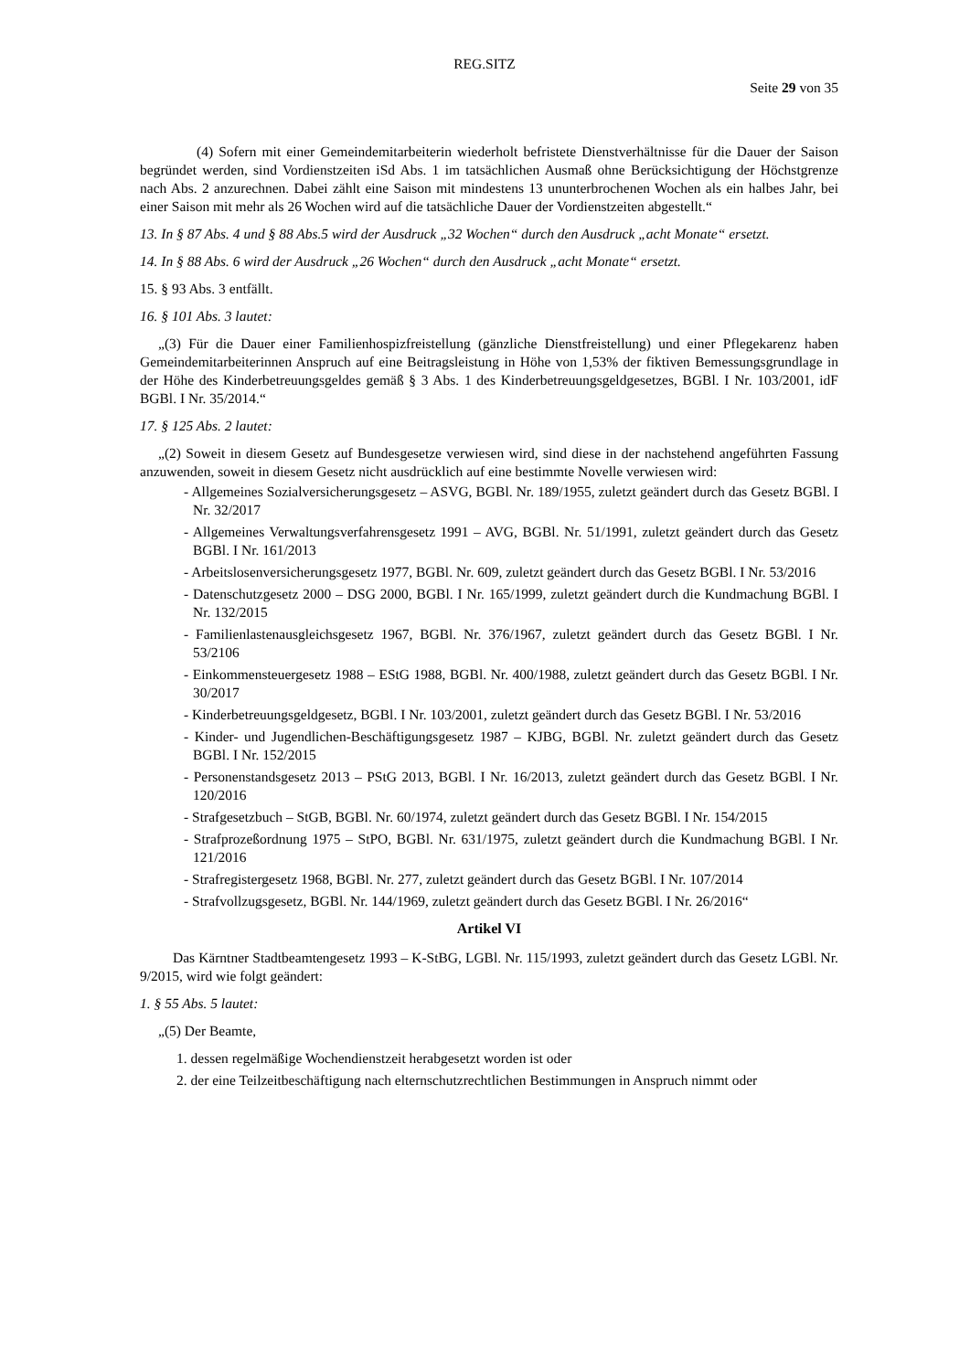REG.SITZ
Seite 29 von 35
(4) Sofern mit einer Gemeindemitarbeiterin wiederholt befristete Dienstverhältnisse für die Dauer der Saison begründet werden, sind Vordienstzeiten iSd Abs. 1 im tatsächlichen Ausmaß ohne Berücksichtigung der Höchstgrenze nach Abs. 2 anzurechnen. Dabei zählt eine Saison mit mindestens 13 ununterbrochenen Wochen als ein halbes Jahr, bei einer Saison mit mehr als 26 Wochen wird auf die tatsächliche Dauer der Vordienstzeiten abgestellt.“
13. In § 87 Abs. 4 und § 88 Abs.5 wird der Ausdruck „32 Wochen“ durch den Ausdruck „acht Monate“ ersetzt.
14. In § 88 Abs. 6 wird der Ausdruck „26 Wochen“ durch den Ausdruck „acht Monate“ ersetzt.
15. § 93 Abs. 3 entfällt.
16. § 101 Abs. 3 lautet:
„(3) Für die Dauer einer Familienhospizfreistellung (gänzliche Dienstfreistellung) und einer Pflegekarenz haben Gemeindemitarbeiterinnen Anspruch auf eine Beitragsleistung in Höhe von 1,53% der fiktiven Bemessungsgrundlage in der Höhe des Kinderbetreuungsgeldes gemäß § 3 Abs. 1 des Kinderbetreuungsgeldgesetzes, BGBl. I Nr. 103/2001, idF BGBl. I Nr. 35/2014.“
17. § 125 Abs. 2 lautet:
„(2) Soweit in diesem Gesetz auf Bundesgesetze verwiesen wird, sind diese in der nachstehend angeführten Fassung anzuwenden, soweit in diesem Gesetz nicht ausdrücklich auf eine bestimmte Novelle verwiesen wird:
- Allgemeines Sozialversicherungsgesetz – ASVG, BGBl. Nr. 189/1955, zuletzt geändert durch das Gesetz BGBl. I Nr. 32/2017
- Allgemeines Verwaltungsverfahrensgesetz 1991 – AVG, BGBl. Nr. 51/1991, zuletzt geändert durch das Gesetz BGBl. I Nr. 161/2013
- Arbeitslosenversicherungsgesetz 1977, BGBl. Nr. 609, zuletzt geändert durch das Gesetz BGBl. I Nr. 53/2016
- Datenschutzgesetz 2000 – DSG 2000, BGBl. I Nr. 165/1999, zuletzt geändert durch die Kundmachung BGBl. I Nr. 132/2015
- Familienlastenausgleichsgesetz 1967, BGBl. Nr. 376/1967, zuletzt geändert durch das Gesetz BGBl. I Nr. 53/2106
- Einkommensteuergesetz 1988 – EStG 1988, BGBl. Nr. 400/1988, zuletzt geändert durch das Gesetz BGBl. I Nr. 30/2017
- Kinderbetreuungsgeldgesetz, BGBl. I Nr. 103/2001, zuletzt geändert durch das Gesetz BGBl. I Nr. 53/2016
- Kinder- und Jugendlichen-Beschäftigungsgesetz 1987 – KJBG, BGBl. Nr. zuletzt geändert durch das Gesetz BGBl. I Nr. 152/2015
- Personenstandsgesetz 2013 – PStG 2013, BGBl. I Nr. 16/2013, zuletzt geändert durch das Gesetz BGBl. I Nr. 120/2016
- Strafgesetzbuch – StGB, BGBl. Nr. 60/1974, zuletzt geändert durch das Gesetz BGBl. I Nr. 154/2015
- Strafprozeßordnung 1975 – StPO, BGBl. Nr. 631/1975, zuletzt geändert durch die Kundmachung BGBl. I Nr. 121/2016
- Strafregistergesetz 1968, BGBl. Nr. 277, zuletzt geändert durch das Gesetz BGBl. I Nr. 107/2014
- Strafvollzugsgesetz, BGBl. Nr. 144/1969, zuletzt geändert durch das Gesetz BGBl. I Nr. 26/2016“
Artikel VI
Das Kärntner Stadtbeamtengesetz 1993 – K-StBG, LGBl. Nr. 115/1993, zuletzt geändert durch das Gesetz LGBl. Nr. 9/2015, wird wie folgt geändert:
1. § 55 Abs. 5 lautet:
„(5) Der Beamte,
1. dessen regelmäßige Wochendienstzeit herabgesetzt worden ist oder
2. der eine Teilzeitbeschäftigung nach elternschutzrechtlichen Bestimmungen in Anspruch nimmt oder